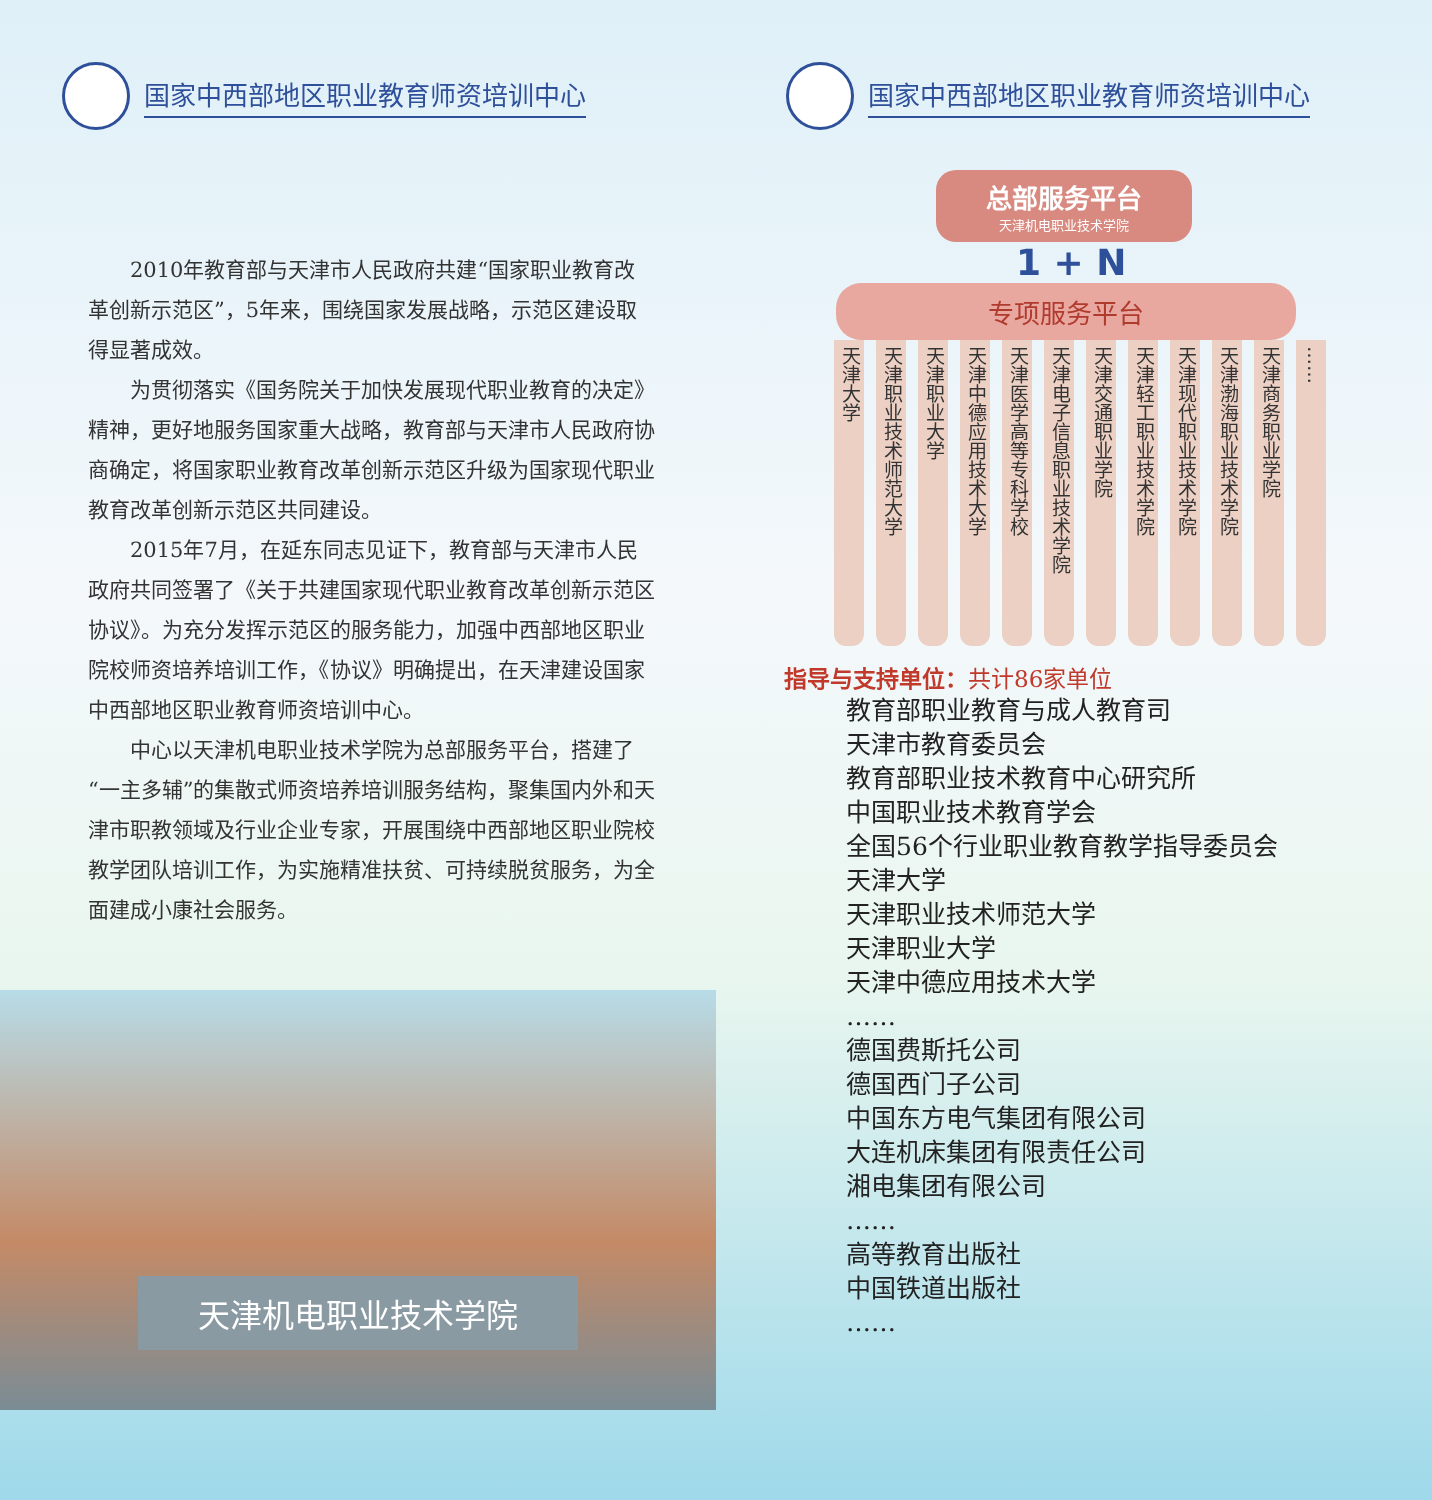国家中西部地区职业教育师资培训中心
2010年教育部与天津市人民政府共建“国家职业教育改革创新示范区”，5年来，围绕国家发展战略，示范区建设取得显著成效。
为贯彻落实《国务院关于加快发展现代职业教育的决定》精神，更好地服务国家重大战略，教育部与天津市人民政府协商确定，将国家职业教育改革创新示范区升级为国家现代职业教育改革创新示范区共同建设。
2015年7月，在延东同志见证下，教育部与天津市人民政府共同签署了《关于共建国家现代职业教育改革创新示范区协议》。为充分发挥示范区的服务能力，加强中西部地区职业院校师资培养培训工作，《协议》明确提出，在天津建设国家中西部地区职业教育师资培训中心。
中心以天津机电职业技术学院为总部服务平台，搭建了“一主多辅”的集散式师资培养培训服务结构，聚集国内外和天津市职教领域及行业企业专家，开展围绕中西部地区职业院校教学团队培训工作，为实施精准扶贫、可持续脱贫服务，为全面建成小康社会服务。
天津机电职业技术学院
国家中西部地区职业教育师资培训中心
总部服务平台
天津机电职业技术学院
1 + N
专项服务平台
天津大学
天津职业技术师范大学
天津职业大学
天津中德应用技术大学
天津医学高等专科学校
天津电子信息职业技术学院
天津交通职业学院
天津轻工职业技术学院
天津现代职业技术学院
天津渤海职业技术学院
天津商务职业学院
……
指导与支持单位：共计86家单位
教育部职业教育与成人教育司
天津市教育委员会
教育部职业技术教育中心研究所
中国职业技术教育学会
全国56个行业职业教育教学指导委员会
天津大学
天津职业技术师范大学
天津职业大学
天津中德应用技术大学
……
德国费斯托公司
德国西门子公司
中国东方电气集团有限公司
大连机床集团有限责任公司
湘电集团有限公司
……
高等教育出版社
中国铁道出版社
……